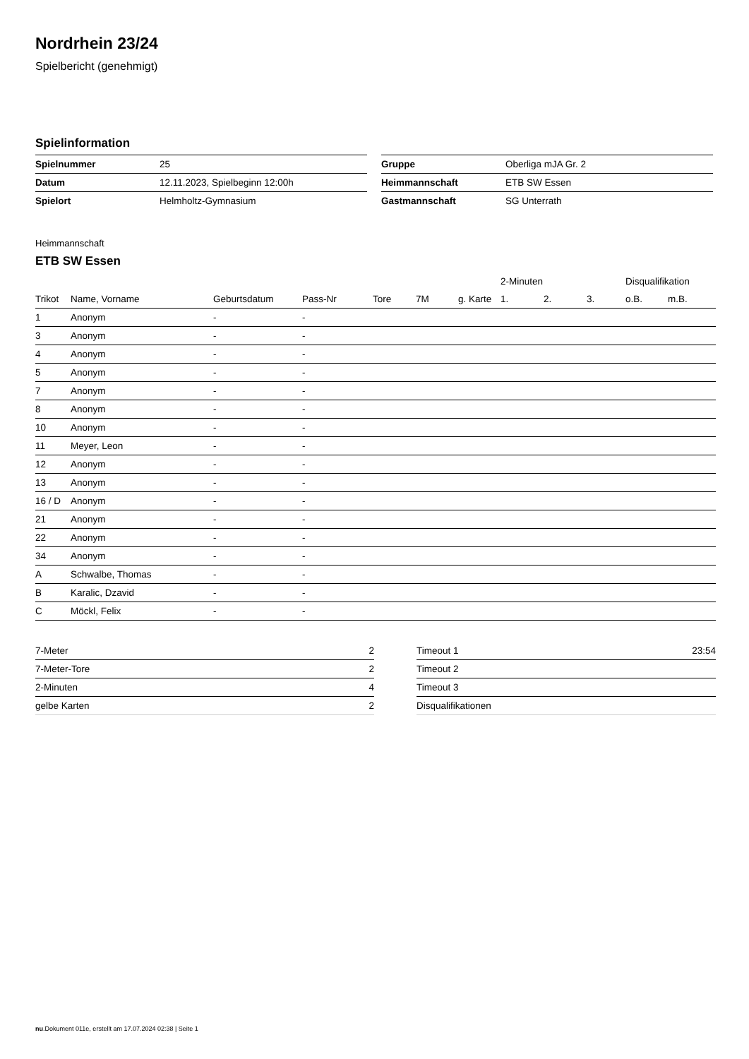Nordrhein 23/24
Spielbericht (genehmigt)
Spielinformation
| Spielnummer | 25 |
| Datum | 12.11.2023, Spielbeginn 12:00h |
| Spielort | Helmholtz-Gymnasium |
| Gruppe | Oberliga mJA Gr. 2 |
| Heimmannschaft | ETB SW Essen |
| Gastmannschaft | SG Unterrath |
Heimmannschaft
ETB SW Essen
| | | | | | | | 2-Minuten | | | Disqualifikation | |
| --- | --- | --- | --- | --- | --- | --- | --- | --- | --- | --- | --- |
| Trikot | Name, Vorname | Geburtsdatum | Pass-Nr | Tore | 7M | g. Karte | 1. | 2. | 3. | o.B. | m.B. |
| 1 | Anonym | - | - | | | | | | | | |
| 3 | Anonym | - | - | | | | | | | | |
| 4 | Anonym | - | - | | | | | | | | |
| 5 | Anonym | - | - | | | | | | | | |
| 7 | Anonym | - | - | | | | | | | | |
| 8 | Anonym | - | - | | | | | | | | |
| 10 | Anonym | - | - | | | | | | | | |
| 11 | Meyer, Leon | - | - | | | | | | | | |
| 12 | Anonym | - | - | | | | | | | | |
| 13 | Anonym | - | - | | | | | | | | |
| 16 / D | Anonym | - | - | | | | | | | | |
| 21 | Anonym | - | - | | | | | | | | |
| 22 | Anonym | - | - | | | | | | | | |
| 34 | Anonym | - | - | | | | | | | | |
| A | Schwalbe, Thomas | - | - | | | | | | | | |
| B | Karalic, Dzavid | - | - | | | | | | | | |
| C | Möckl, Felix | - | - | | | | | | | | |
| 7-Meter | 2 |
| 7-Meter-Tore | 2 |
| 2-Minuten | 4 |
| gelbe Karten | 2 |
| Timeout 1 | 23:54 |
| Timeout 2 | |
| Timeout 3 | |
| Disqualifikationen | |
nu.Dokument 011e, erstellt am 17.07.2024 02:38 | Seite 1